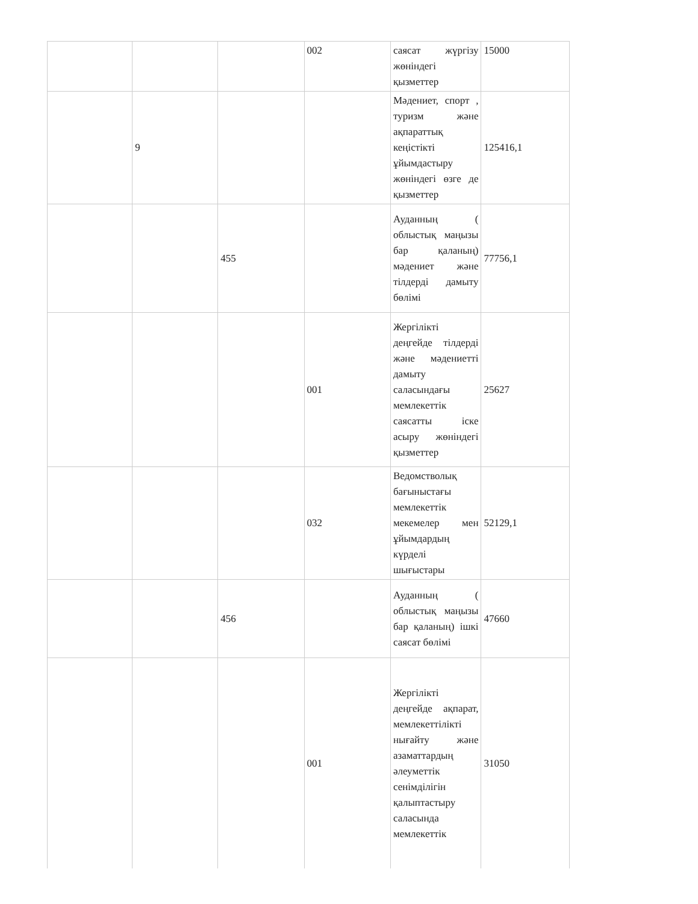| | | | 002 | саясат жүргізу жөніндегі қызметтер | 15000 |
| | 9 | | | Мәдениет, спорт , туризм және ақпараттық кеңістікті ұйымдастыру жөніндегі өзге де қызметтер | 125416,1 |
| | | 455 | | Ауданның ( облыстық маңызы бар қаланың) мәдениет және тілдерді дамыту бөлімі | 77756,1 |
| | | | 001 | Жергілікті деңгейде тілдерді және мәдениетті дамыту саласындағы мемлекеттік саясатты іске асыру жөніндегі қызметтер | 25627 |
| | | | 032 | Ведомстволық бағыныстағы мемлекеттік мекемелер мен ұйымдардың күрделі шығыстары | 52129,1 |
| | | 456 | | Ауданның ( облыстық маңызы бар қаланың) ішкі саясат бөлімі | 47660 |
| | | | 001 | Жергілікті деңгейде ақпарат, мемлекеттілікті нығайту және азаматтардың әлеуметтік сенімділігін қалыптастыру саласында мемлекеттік | 31050 |